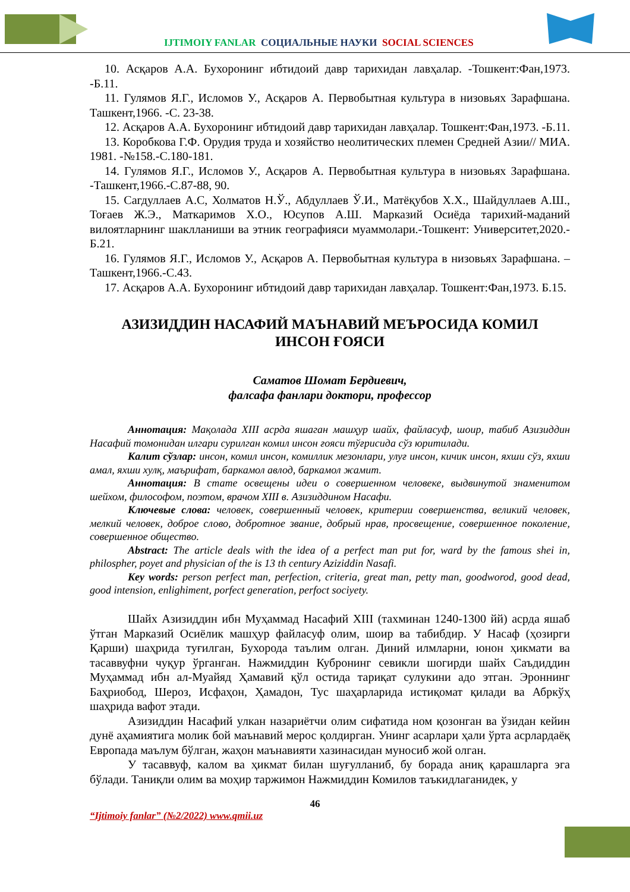IJTIMOIY FANLAR СОЦИАЛЬНЫЕ НАУКИ SOCIAL SCIENCES
10. Асқаров А.А. Бухоронинг ибтидоий давр тарихидан лавҳалар. -Тошкент:Фан,1973. -Б.11.
11. Гулямов Я.Г., Исломов У., Асқаров А. Первобытная культура в низовьях Зарафшана. Ташкент,1966. -С. 23-38.
12. Асқаров А.А. Бухоронинг ибтидоий давр тарихидан лавҳалар. Тошкент:Фан,1973. -Б.11.
13. Коробкова Г.Ф. Орудия труда и хозяйство неолитических племен Средней Азии// МИА. 1981. -№158.-С.180-181.
14. Гулямов Я.Г., Исломов У., Асқаров А. Первобытная культура в низовьях Зарафшана. -Ташкент,1966.-С.87-88, 90.
15. Сагдуллаев А.С, Холматов Н.Ў., Абдуллаев Ў.И., Матёқубов Х.Х., Шайдуллаев А.Ш., Тоғаев Ж.Э., Маткаримов Х.О., Юсупов А.Ш. Марказий Осиёда тарихий-маданий вилоятларнинг шаклланиши ва этник географияси муаммолари.-Тошкент: Университет,2020.-Б.21.
16. Гулямов Я.Г., Исломов У., Асқаров А. Первобытная культура в низовьях Зарафшана. –Ташкент,1966.-С.43.
17. Асқаров А.А. Бухоронинг ибтидоий давр тарихидан лавҳалар. Тошкент:Фан,1973. Б.15.
АЗИЗИДДИН НАСАФИЙ МАЪНАВИЙ МЕЪРОСИДА КОМИЛ ИНСОН ҒОЯСИ
Саматов Шомат Бердиевич,
фалсафа фанлари доктори, профессор
Аннотация: Мақолада XIII асрда яшаган машҳур шайх, файласуф, шоир, табиб Азизиддин Насафий томонидан илгари сурилган комил инсон ғояси тўғрисида сўз юритилади.
Калит сўзлар: инсон, комил инсон, комиллик мезонлари, улуғ инсон, кичик инсон, яхши сўз, яхши амал, яхши хулқ, маърифат, баркамол авлод, баркамол жамит.
Аннотация: В стате освещены идеи о совершенном человеке, выдвинутой знаменитом шейхом, философом, поэтом, врачом XIII в. Азизиддином Насафи.
Ключевые слова: человек, совершенный человек, критерии совершенства, великий человек, мелкий человек, доброе слово, добротное звание, добрый нрав, просвещение, совершенное поколение, совершенное общество.
Abstract: The article deals with the idea of a perfect man put for, ward by the famous shei in, philospher, poyet and physician of the is 13 th century Aziziddin Nasafi.
Key words: person perfect man, perfection, criteria, great man, petty man, goodworod, good dead, good intension, enlighiment, porfect generation, perfoct sociyety.
Шайх Азизиддин ибн Муҳаммад Насафий XIII (тахминан 1240-1300 йй) асрда яшаб ўтган Марказий Осиёлик машҳур файласуф олим, шоир ва табибдир. У Насаф (ҳозирги Қарши) шаҳрида туғилган, Бухорода таълим олган. Диний илмларни, юнон ҳикмати ва тасаввуфни чуқур ўрганган. Нажмиддин Кубронинг севикли шогирди шайх Саъдиддин Муҳаммад ибн ал-Муайяд Ҳамавий қўл остида тариқат сулукини адо этган. Эроннинг Баҳриобод, Шероз, Исфаҳон, Ҳамадон, Тус шаҳарларида истиқомат қилади ва Абркўҳ шаҳрида вафот этади.
Азизиддин Насафий улкан назариётчи олим сифатида ном қозонган ва ўзидан кейин дунё аҳамиятига молик бой маънавий мерос қолдирган. Унинг асарлари ҳали ўрта асрлардаёқ Европада маълум бўлган, жаҳон маънавияти хазинасидан муносиб жой олган.
У тасаввуф, калом ва ҳикмат билан шуғулланиб, бу борада аниқ қарашларга эга бўлади. Таниқли олим ва моҳир таржимон Нажмиддин Комилов таъкидлаганидек, у
46
“Ijtimoiy fanlar” (№2/2022) www.qmii.uz